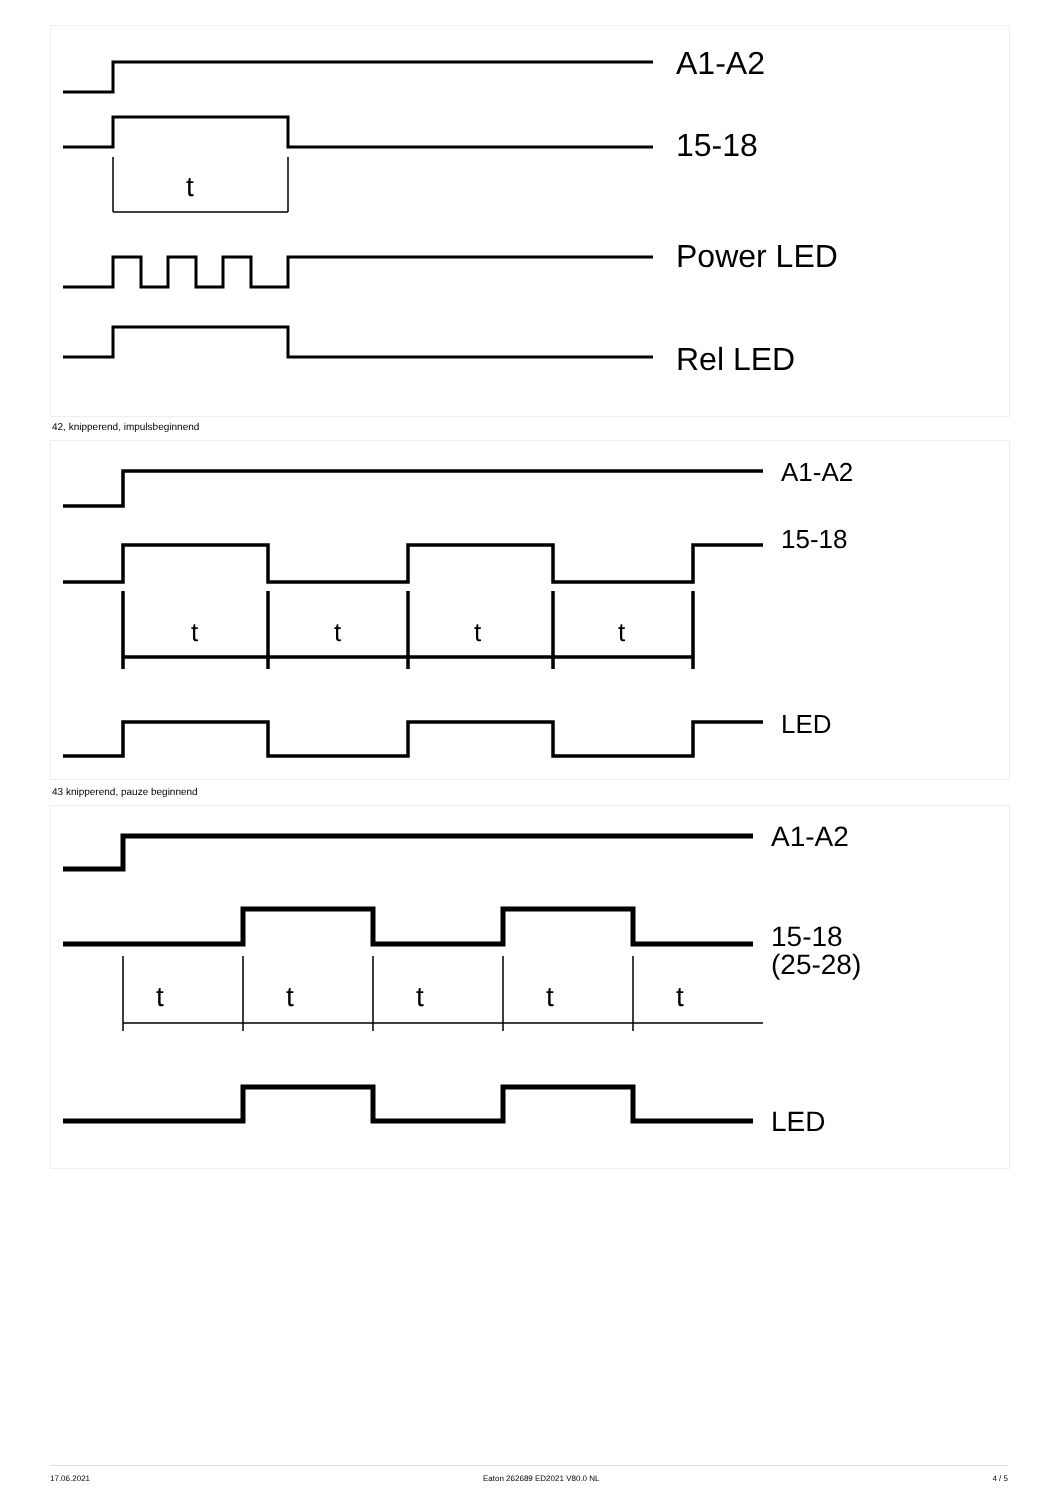A1-A2
15-18
Power LED
Rel LED
t
42, knipperend, impulsbeginnend
A1-A2
15-18
LED
t
t
t
t
43 knipperend, pauze beginnend
A1-A2
15-18
(25-28)
LED
t
t
t
t
t
17.06.2021 Eaton 262689 ED2021 V80.0 NL 4 / 5